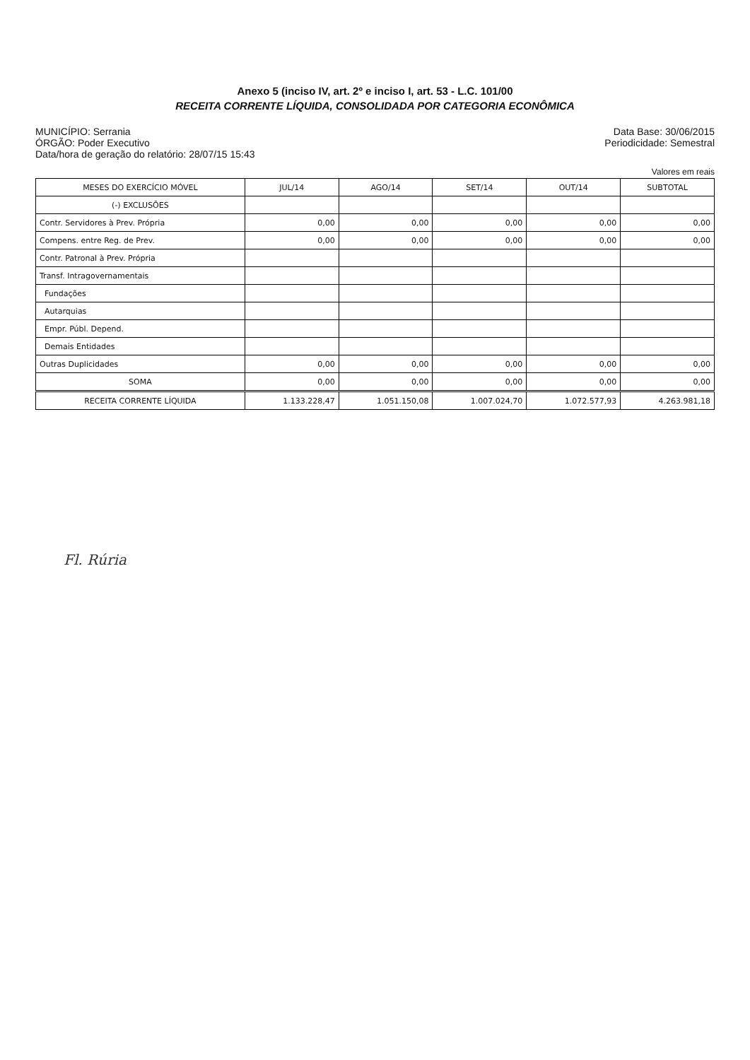Anexo 5 (inciso IV, art. 2º e inciso I, art. 53 - L.C. 101/00
RECEITA CORRENTE LÍQUIDA, CONSOLIDADA POR CATEGORIA ECONÔMICA
MUNICÍPIO: Serrania
ÓRGÃO: Poder Executivo
Data/hora de geração do relatório: 28/07/15 15:43
Data Base: 30/06/2015
Periodicidade: Semestral
Valores em reais
| MESES DO EXERCÍCIO MÓVEL | JUL/14 | AGO/14 | SET/14 | OUT/14 | SUBTOTAL |
| --- | --- | --- | --- | --- | --- |
| (-) EXCLUSÕES | | | | | |
| Contr. Servidores à Prev. Própria | 0,00 | 0,00 | 0,00 | 0,00 | 0,00 |
| Compens. entre Reg. de Prev. | 0,00 | 0,00 | 0,00 | 0,00 | 0,00 |
| Contr. Patronal à Prev. Própria | | | | | |
| Transf. Intragovernamentais | | | | | |
| Fundações | | | | | |
| Autarquias | | | | | |
| Empr. Públ. Depend. | | | | | |
| Demais Entidades | | | | | |
| Outras Duplicidades | 0,00 | 0,00 | 0,00 | 0,00 | 0,00 |
| SOMA | 0,00 | 0,00 | 0,00 | 0,00 | 0,00 |
| RECEITA CORRENTE LÍQUIDA | 1.133.228,47 | 1.051.150,08 | 1.007.024,70 | 1.072.577,93 | 4.263.981,18 |
Fl. Rúria